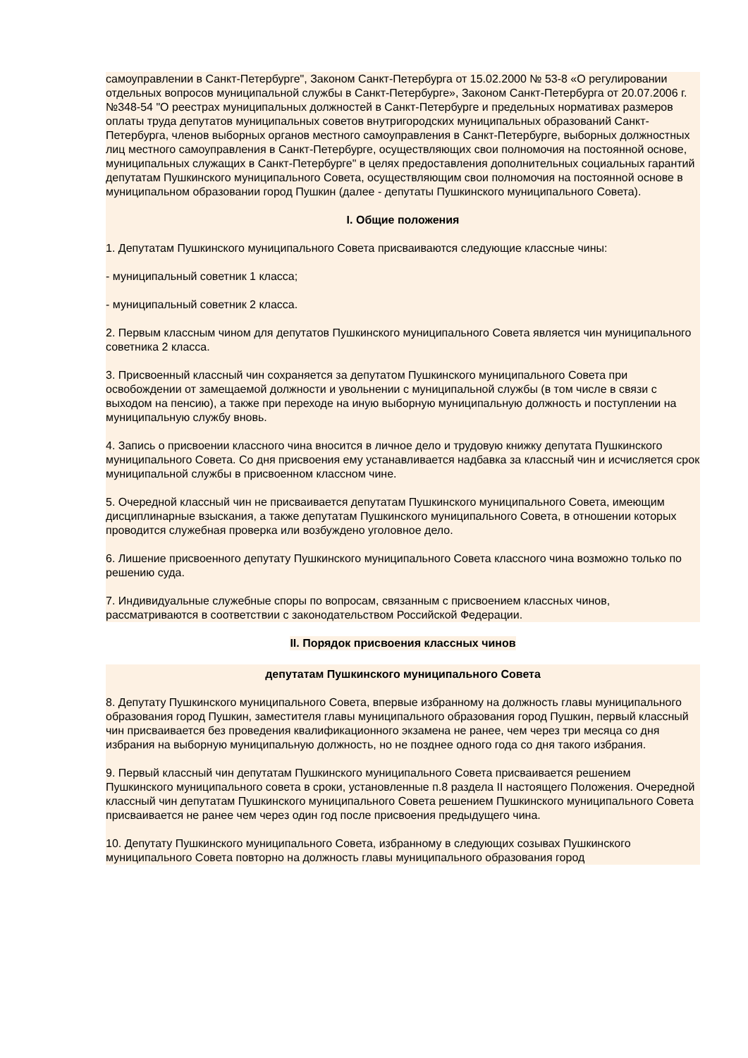самоуправлении в Санкт-Петербурге", Законом Санкт-Петербурга от 15.02.2000 № 53-8 «О регулировании отдельных вопросов муниципальной службы в Санкт-Петербурге», Законом Санкт-Петербурга от 20.07.2006 г. №348-54 "О реестрах муниципальных должностей в Санкт-Петербурге и предельных нормативах размеров оплаты труда депутатов муниципальных советов внутригородских муниципальных образований Санкт-Петербурга, членов выборных органов местного самоуправления в Санкт-Петербурге, выборных должностных лиц местного самоуправления в Санкт-Петербурге, осуществляющих свои полномочия на постоянной основе, муниципальных служащих в Санкт-Петербурге" в целях предоставления дополнительных социальных гарантий депутатам Пушкинского муниципального Совета, осуществляющим свои полномочия на постоянной основе в муниципальном образовании город Пушкин (далее - депутаты Пушкинского муниципального Совета).
I. Общие положения
1. Депутатам Пушкинского муниципального Совета присваиваются следующие классные чины:
- муниципальный советник 1 класса;
- муниципальный советник 2 класса.
2. Первым классным чином для депутатов Пушкинского муниципального Совета является чин муниципального советника 2 класса.
3. Присвоенный классный чин сохраняется за депутатом Пушкинского муниципального Совета при освобождении от замещаемой должности и увольнении с муниципальной службы (в том числе в связи с выходом на пенсию), а также при переходе на иную выборную муниципальную должность и поступлении на муниципальную службу вновь.
4. Запись о присвоении классного чина вносится в личное дело и трудовую книжку депутата Пушкинского муниципального Совета. Со дня присвоения ему устанавливается надбавка за классный чин и исчисляется срок муниципальной службы в присвоенном классном чине.
5. Очередной классный чин не присваивается депутатам Пушкинского муниципального Совета, имеющим дисциплинарные взыскания, а также депутатам Пушкинского муниципального Совета, в отношении которых проводится служебная проверка или возбуждено уголовное дело.
6. Лишение присвоенного депутату Пушкинского муниципального Совета классного чина возможно только по решению суда.
7. Индивидуальные служебные споры по вопросам, связанным с присвоением классных чинов, рассматриваются в соответствии с законодательством Российской Федерации.
II. Порядок присвоения классных чинов
депутатам Пушкинского муниципального Совета
8. Депутату Пушкинского муниципального Совета, впервые избранному на должность главы муниципального образования город Пушкин, заместителя главы муниципального образования город Пушкин, первый классный чин присваивается без проведения квалификационного экзамена не ранее, чем через три месяца со дня избрания на выборную муниципальную должность, но не позднее одного года со дня такого избрания.
9. Первый классный чин депутатам Пушкинского муниципального Совета присваивается решением Пушкинского муниципального совета в сроки, установленные п.8 раздела II настоящего Положения. Очередной классный чин депутатам Пушкинского муниципального Совета решением Пушкинского муниципального Совета присваивается не ранее чем через один год после присвоения предыдущего чина.
10. Депутату Пушкинского муниципального Совета, избранному в следующих созывах Пушкинского муниципального Совета повторно на должность главы муниципального образования город